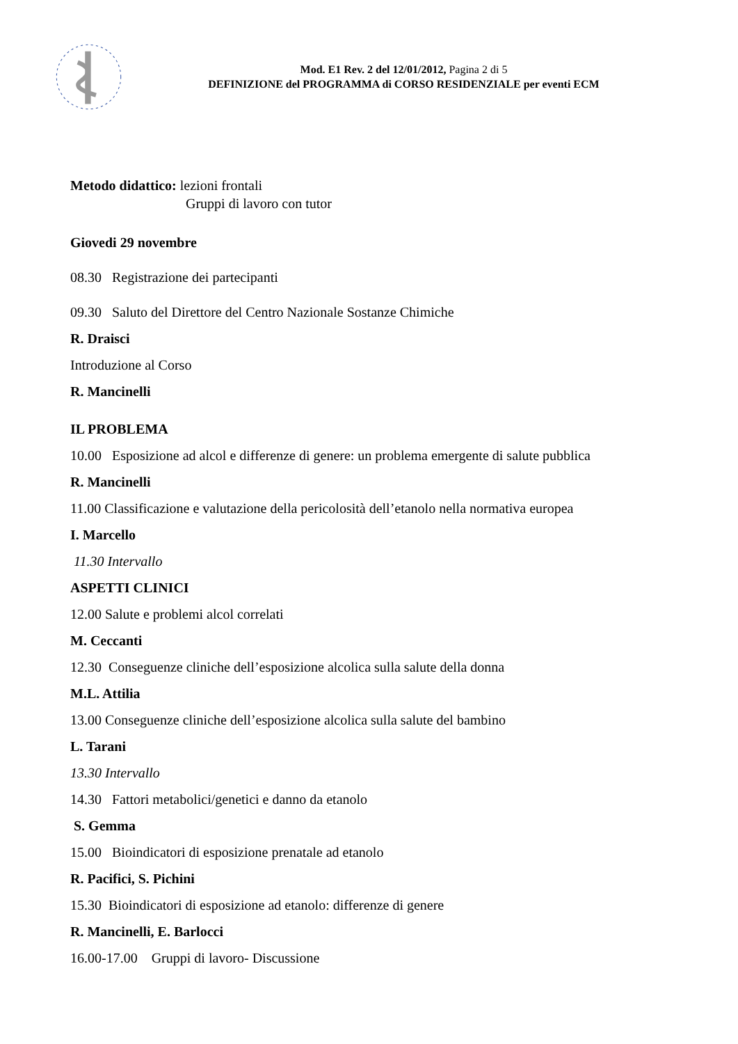Mod. E1 Rev. 2 del 12/01/2012, Pagina 2 di 5
DEFINIZIONE del PROGRAMMA di CORSO RESIDENZIALE per eventi ECM
Metodo didattico: lezioni frontali
Gruppi di lavoro con tutor
Giovedi 29 novembre
08.30 Registrazione dei partecipanti
09.30 Saluto del Direttore del Centro Nazionale Sostanze Chimiche
R. Draisci
Introduzione al Corso
R. Mancinelli
IL PROBLEMA
10.00 Esposizione ad alcol e differenze di genere: un problema emergente di salute pubblica
R. Mancinelli
11.00 Classificazione e valutazione della pericolosità dell’etanolo nella normativa europea
I. Marcello
11.30 Intervallo
ASPETTI CLINICI
12.00 Salute e problemi alcol correlati
M. Ceccanti
12.30 Conseguenze cliniche dell’esposizione alcolica sulla salute della donna
M.L. Attilia
13.00 Conseguenze cliniche dell’esposizione alcolica sulla salute del bambino
L. Tarani
13.30 Intervallo
14.30 Fattori metabolici/genetici e danno da etanolo
S. Gemma
15.00 Bioindicatori di esposizione prenatale ad etanolo
R. Pacifici, S. Pichini
15.30 Bioindicatori di esposizione ad etanolo: differenze di genere
R. Mancinelli, E. Barlocci
16.00-17.00 Gruppi di lavoro- Discussione